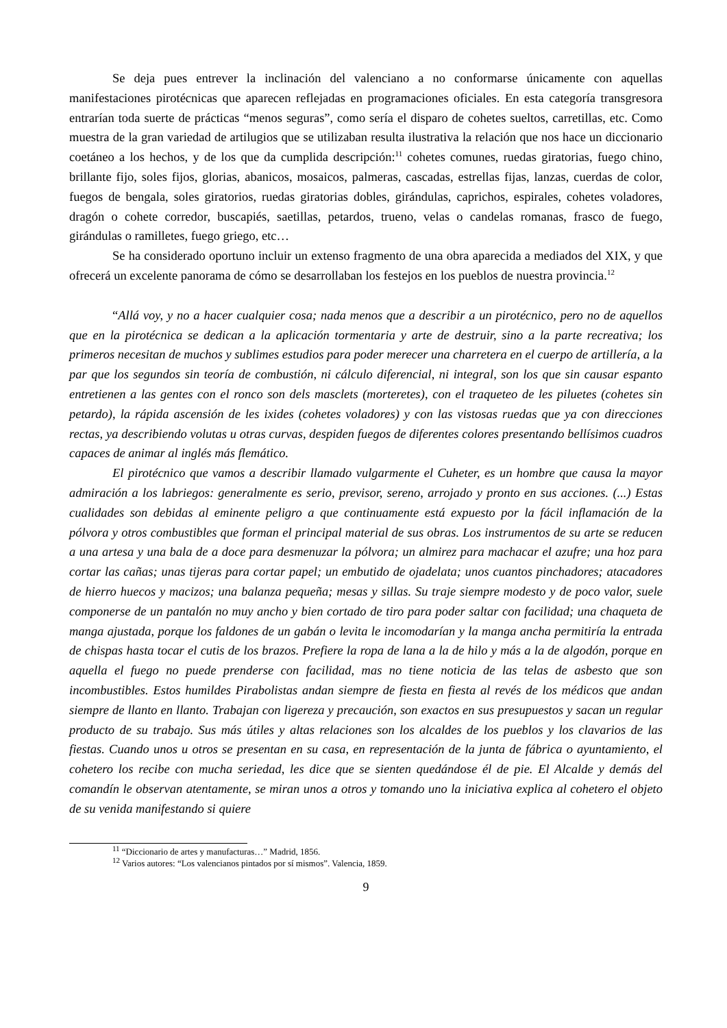Se deja pues entrever la inclinación del valenciano a no conformarse únicamente con aquellas manifestaciones pirotécnicas que aparecen reflejadas en programaciones oficiales. En esta categoría transgresora entrarían toda suerte de prácticas “menos seguras”, como sería el disparo de cohetes sueltos, carretillas, etc. Como muestra de la gran variedad de artilugios que se utilizaban resulta ilustrativa la relación que nos hace un diccionario coetáneo a los hechos, y de los que da cumplida descripción:<sup>11</sup> cohetes comunes, ruedas giratorias, fuego chino, brillante fijo, soles fijos, glorias, abanicos, mosaicos, palmeras, cascadas, estrellas fijas, lanzas, cuerdas de color, fuegos de bengala, soles giratorios, ruedas giratorias dobles, girándulas, caprichos, espirales, cohetes voladores, dragón o cohete corredor, buscapiés, saetillas, petardos, trueno, velas o candelas romanas, frasco de fuego, girándulas o ramilletes, fuego griego, etc…
Se ha considerado oportuno incluir un extenso fragmento de una obra aparecida a mediados del XIX, y que ofrecerá un excelente panorama de cómo se desarrollaban los festejos en los pueblos de nuestra provincia.<sup>12</sup>
“Allá voy, y no a hacer cualquier cosa; nada menos que a describir a un pirotécnico, pero no de aquellos que en la pirotécnica se dedican a la aplicación tormentaria y arte de destruir, sino a la parte recreativa; los primeros necesitan de muchos y sublimes estudios para poder merecer una charretera en el cuerpo de artillería, a la par que los segundos sin teoría de combustión, ni cálculo diferencial, ni integral, son los que sin causar espanto entretienen a las gentes con el ronco son dels masclets (morteretes), con el traqueteo de les piluetes (cohetes sin petardo), la rápida ascensión de les ixides (cohetes voladores) y con las vistosas ruedas que ya con direcciones rectas, ya describiendo volutas u otras curvas, despiden fuegos de diferentes colores presentando bellísimos cuadros capaces de animar al inglés más flemático.
El pirotécnico que vamos a describir llamado vulgarmente el Cuheter, es un hombre que causa la mayor admiración a los labriegos: generalmente es serio, previsor, sereno, arrojado y pronto en sus acciones. (...) Estas cualidades son debidas al eminente peligro a que continuamente está expuesto por la fácil inflamación de la pólvora y otros combustibles que forman el principal material de sus obras. Los instrumentos de su arte se reducen a una artesa y una bala de a doce para desmenuzar la pólvora; un almirez para machacar el azufre; una hoz para cortar las cañas; unas tijeras para cortar papel; un embutido de ojadelata; unos cuantos pinchadores; atacadores de hierro huecos y macizos; una balanza pequeña; mesas y sillas. Su traje siempre modesto y de poco valor, suele componerse de un pantalón no muy ancho y bien cortado de tiro para poder saltar con facilidad; una chaqueta de manga ajustada, porque los faldones de un gabán o levita le incomodarían y la manga ancha permitiría la entrada de chispas hasta tocar el cutis de los brazos. Prefiere la ropa de lana a la de hilo y más a la de algodón, porque en aquella el fuego no puede prenderse con facilidad, mas no tiene noticia de las telas de asbesto que son incombustibles. Estos humildes Pirabolistas andan siempre de fiesta en fiesta al revés de los médicos que andan siempre de llanto en llanto. Trabajan con ligereza y precaución, son exactos en sus presupuestos y sacan un regular producto de su trabajo. Sus más útiles y altas relaciones son los alcaldes de los pueblos y los clavarios de las fiestas. Cuando unos u otros se presentan en su casa, en representación de la junta de fábrica o ayuntamiento, el cohetero los recibe con mucha seriedad, les dice que se sienten quedándose él de pie. El Alcalde y demás del comandín le observan atentamente, se miran unos a otros y tomando uno la iniciativa explica al cohetero el objeto de su venida manifestando si quiere
<sup>11</sup> “Diccionario de artes y manufacturas…” Madrid, 1856.
<sup>12</sup> Varios autores: “Los valencianos pintados por sí mismos”. Valencia, 1859.
9